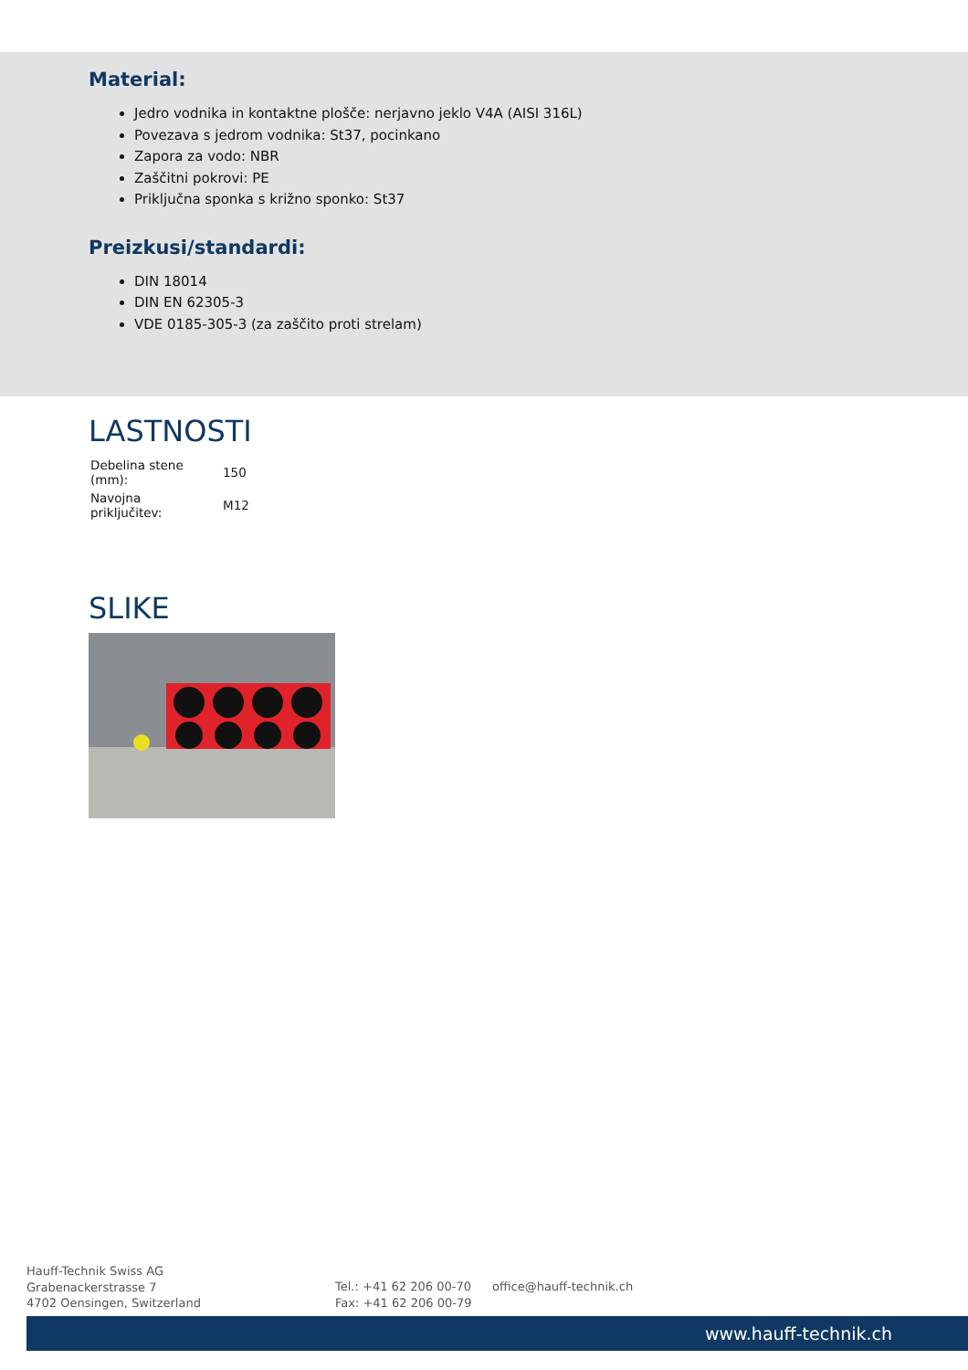Material:
Jedro vodnika in kontaktne plošče: nerjavno jeklo V4A (AISI 316L)
Povezava s jedrom vodnika: St37, pocinkano
Zapora za vodo: NBR
Zaščitni pokrovi: PE
Priključna sponka s križno sponko: St37
Preizkusi/standardi:
DIN 18014
DIN EN 62305-3
VDE 0185-305-3 (za zaščito proti strelam)
LASTNOSTI
| Debelina stene (mm): | 150 |
| Navojna priključitev: | M12 |
SLIKE
Hauff-Technik Swiss AG
Grabenackerstrasse 7
4702 Oensingen, Switzerland
Tel.: +41 62 206 00-70
Fax: +41 62 206 00-79
office@hauff-technik.ch
www.hauff-technik.ch